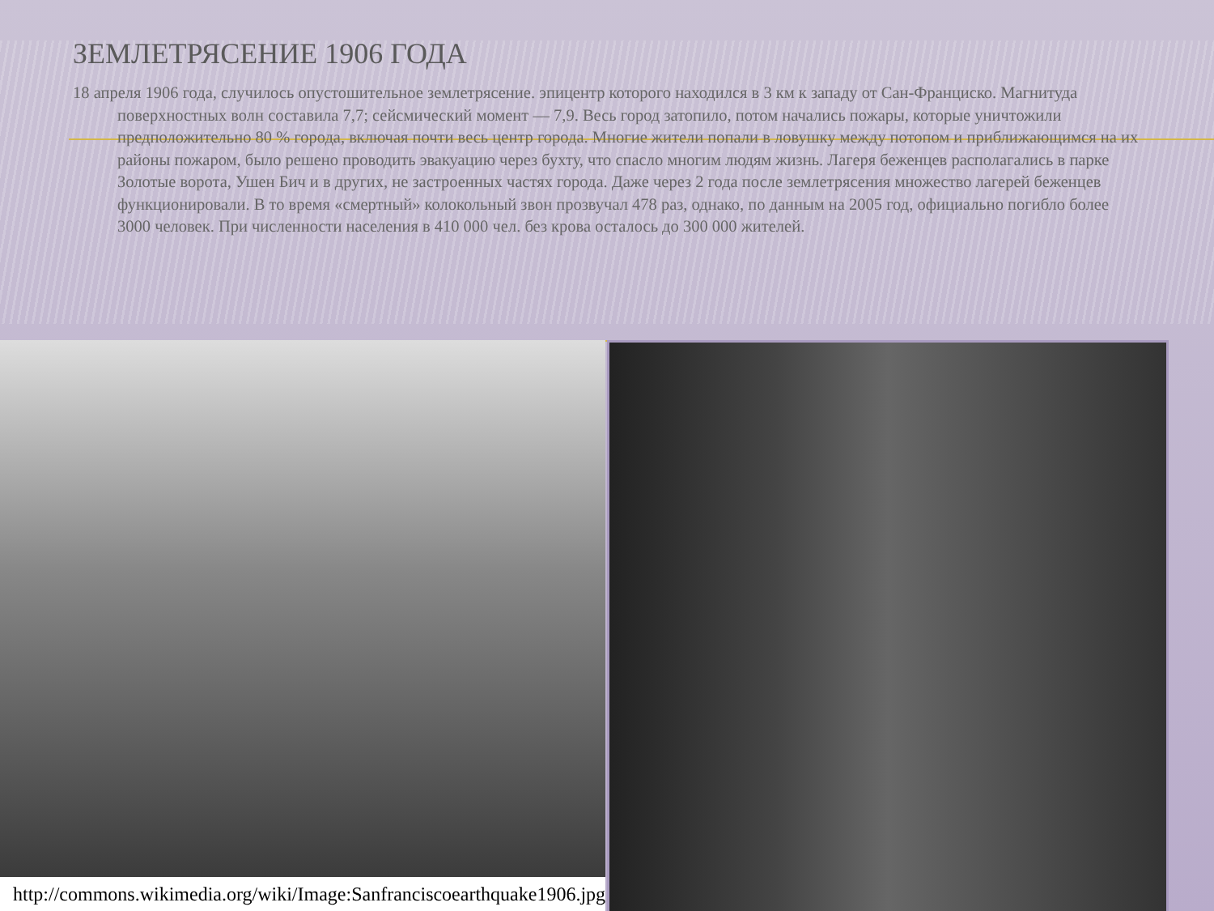ЗЕМЛЕТРЯСЕНИЕ 1906 ГОДА
18 апреля 1906 года, случилось опустошительное землетрясение. эпицентр которого находился в 3 км к западу от Сан-Франциско. Магнитуда поверхностных волн составила 7,7; сейсмический момент — 7,9. Весь город затопило, потом начались пожары, которые уничтожили предположительно 80 % города, включая почти весь центр города. Многие жители попали в ловушку между потопом и приближающимся на их районы пожаром, было решено проводить эвакуацию через бухту, что спасло многим людям жизнь. Лагеря беженцев располагались в парке Золотые ворота, Ушен Бич и в других, не застроенных частях города. Даже через 2 года после землетрясения множество лагерей беженцев функционировали. В то время «смертный» колокольный звон прозвучал 478 раз, однако, по данным на 2005 год, официально погибло более 3000 человек. При численности населения в 410 000 чел. без крова осталось до 300 000 жителей.
http://commons.wikimedia.org/wiki/Image:Sanfranciscoearthquake1906.jpg